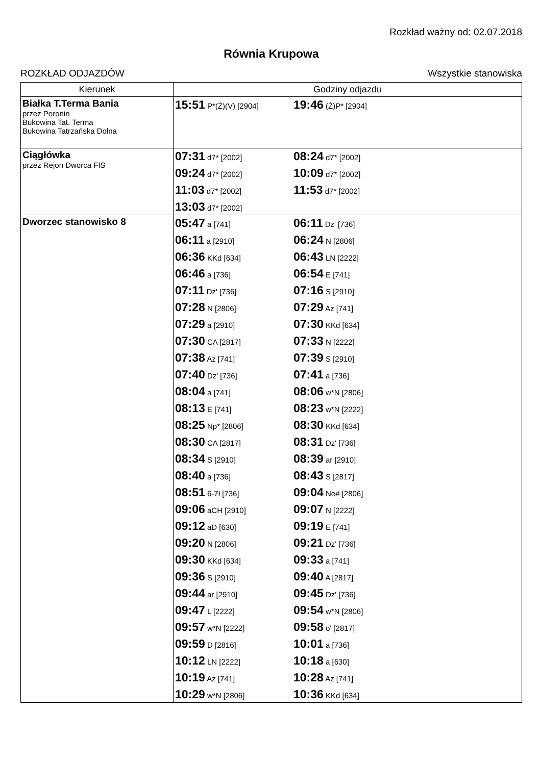Rozkład ważny od: 02.07.2018
Równia Krupowa
ROZKŁAD ODJAZDÓW Wszystkie stanowiska
| Kierunek | Godziny odjazdu |
| --- | --- |
| Białka T.Terma Bania przez Poronin Bukowina Tat. Terma Bukowina Tatrzańska Dolna | 15:51 P*(Ż)(V) [2904] 19:46 (Ż)P* [2904] |
| Ciągłówka przez Rejon Dworca FIS | 07:31 d7* [2002] 08:24 d7* [2002] 09:24 d7* [2002] 10:09 d7* [2002] 11:03 d7* [2002] 11:53 d7* [2002] 13:03 d7* [2002] |
| Dworzec stanowisko 8 | 05:47 a [741] 06:11 Dz' [736] 06:11 a [2910] 06:24 N [2806] 06:36 KKd [634] 06:43 LN [2222] 06:46 a [736] 06:54 E [741] 07:11 Dz' [736] 07:16 S [2910] 07:28 N [2806] 07:29 Az [741] 07:29 a [2910] 07:30 KKd [634] 07:30 CA [2817] 07:33 N [2222] 07:38 Az [741] 07:39 S [2910] 07:40 Dz' [736] 07:41 a [736] 08:04 a [741] 08:06 w*N [2806] 08:13 E [741] 08:23 w*N [2222] 08:25 Np* [2806] 08:30 KKd [634] 08:30 CA [2817] 08:31 Dz' [736] 08:34 S [2910] 08:39 ar [2910] 08:40 a [736] 08:43 S [2817] 08:51 6-7ł [736] 09:04 Ne# [2806] 09:06 aCH [2910] 09:07 N [2222] 09:12 aD [630] 09:19 E [741] 09:20 N [2806] 09:21 Dz' [736] 09:30 KKd [634] 09:33 a [741] 09:36 S [2910] 09:40 A [2817] 09:44 ar [2910] 09:45 Dz' [736] 09:47 L [2222] 09:54 w*N [2806] 09:57 w*N [2222] 09:58 o' [2817] 09:59 D [2816] 10:01 a [736] 10:12 LN [2222] 10:18 a [630] 10:19 Az [741] 10:28 Az [741] 10:29 w*N [2806] 10:36 KKd [634] |